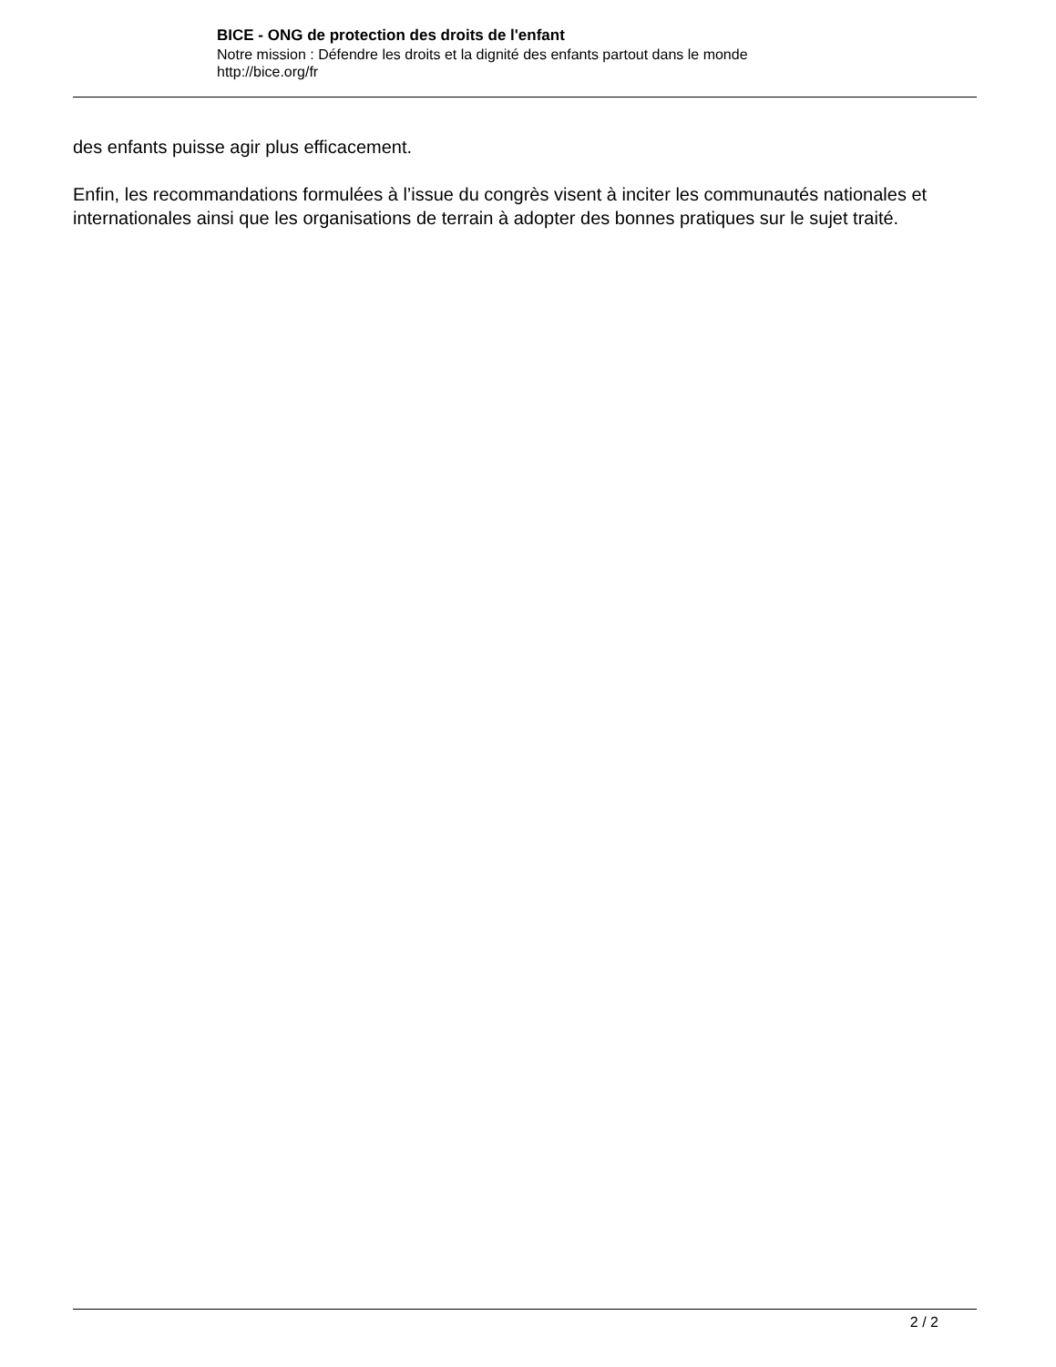BICE - ONG de protection des droits de l'enfant
Notre mission : Défendre les droits et la dignité des enfants partout dans le monde
http://bice.org/fr
des enfants puisse agir plus efficacement.
Enfin, les recommandations formulées à l’issue du congrès visent à inciter les communautés nationales et internationales ainsi que les organisations de terrain à adopter des bonnes pratiques sur le sujet traité.
2 / 2